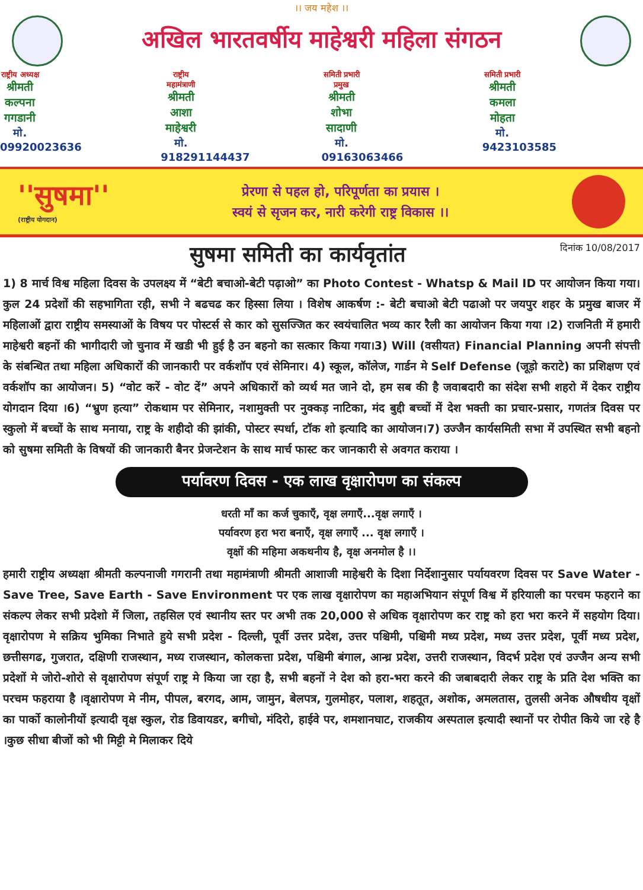।। जय महेश ।।
अखिल भारतवर्षीय माहेश्वरी महिला संगठन
राष्ट्रीय अध्यक्ष
श्रीमती कल्पना गगडानी
मो. 09920023636
राष्ट्रीय महामंत्राणी
श्रीमती आशा माहेश्वरी
मो. 918291144437
समिती प्रभारी प्रमुख
श्रीमती शोभा सादाणी
मो. 09163063466
समिती प्रभारी
श्रीमती कमला मोहता
मो. 9423103585
''सुषमा''
(राष्ट्रीय योगदान)
प्रेरणा से पहल हो, परिपूर्णता का प्रयास ।
स्वयं से सृजन कर, नारी करेगी राष्ट्र विकास ।।
सुषमा समिती का कार्यवृतांत
दिनांक 10/08/2017
1) 8 मार्च विश्व महिला दिवस के उपलक्ष्य में “बेटी बचाओ-बेटी पढ़ाओ” का Photo Contest - Whatsp & Mail ID पर आयोजन किया गया। कुल 24 प्रदेशों की सहभागिता रही, सभी ने बढचढ कर हिस्सा लिया । विशेष आकर्षण :- बेटी बचाओ बेटी पढाओ पर जयपुर शहर के प्रमुख बाजर में महिलाओं द्वारा राष्ट्रीय समस्याओं के विषय पर पोस्टर्स से कार को सुसज्जित कर स्वयंचालित भव्य कार रैली का आयोजन किया गया ।2) राजनिती में हमारी माहेश्वरी बहनों की भागीदारी जो चुनाव में खडी भी हुई है उन बहनो का सत्कार किया गया।3) Will (वसीयत) Financial Planning अपनी संपत्ती के संबन्धित तथा महिला अधिकारों की जानकारी पर वर्कशॉप एवं सेमिनार। 4) स्कूल, कॉलेज, गार्डन मे Self Defense (जूड़ो कराटे) का प्रशिक्षण एवं वर्कशॉप का आयोजन। 5) “वोट करें - वोट दें” अपने अधिकारों को व्यर्थ मत जाने दो, हम सब की है जवाबदारी का संदेश सभी शहरो में देकर राष्ट्रीय योगदान दिया ।6) “भ्रुण हत्या” रोकथाम पर सेमिनार, नशामुक्ती पर नुक्कड़ नाटिका, मंद बुद्दी बच्चों में देश भक्ती का प्रचार-प्रसार, गणतंत्र दिवस पर स्कुलो में बच्चों के साथ मनाया, राष्ट्र के शहीदो की झांकी, पोस्टर स्पर्धा, टॉक शो इत्यादि का आयोजन।7) उज्जैन कार्यसमिती सभा में उपस्थित सभी बहनो को सुषमा समिती के विषयों की जानकारी बैनर प्रेजन्टेशन के साथ मार्च फास्ट कर जानकारी से अवगत कराया ।
पर्यावरण दिवस - एक लाख वृक्षारोपण का संकल्प
धरती माँ का कर्ज चुकाएँ, वृक्ष लगाएँ...वृक्ष लगाएँ ।
पर्यावरण हरा भरा बनाएँ, वृक्ष लगाएँ ... वृक्ष लगाएँ ।
वृक्षों की महिमा अकथनीय है, वृक्ष अनमोल है ।।
हमारी राष्ट्रीय अध्यक्षा श्रीमती कल्पनाजी गगरानी तथा महामंत्राणी श्रीमती आशाजी माहेश्वरी के दिशा निर्देशानुसार पर्यायवरण दिवस पर Save Water - Save Tree, Save Earth - Save Environment पर एक लाख वृक्षारोपण का महाअभियान संपूर्ण विश्व में हरियाली का परचम फहराने का संकल्प लेकर सभी प्रदेशो में जिला, तहसिल एवं स्थानीय स्तर पर अभी तक 20,000 से अधिक वृक्षारोपण कर राष्ट्र को हरा भरा करने में सहयोग दिया। वृक्षारोपण मे सक्रिय भुमिका निभाते हुये सभी प्रदेश - दिल्ली, पूर्वी उत्तर प्रदेश, उत्तर पश्चिमी, पश्चिमी मध्य प्रदेश, मध्य उत्तर प्रदेश, पूर्वी मध्य प्रदेश, छत्तीसगढ, गुजरात, दक्षिणी राजस्थान, मध्य राजस्थान, कोलकत्ता प्रदेश, पश्चिमी बंगाल, आन्ध्र प्रदेश, उत्तरी राजस्थान, विदर्भ प्रदेश एवं उज्जैन अन्य सभी प्रदेशों मे जोरो-शोरो से वृक्षारोपण संपूर्ण राष्ट्र मे किया जा रहा है, सभी बहनों ने देश को हरा-भरा करने की जबाबदारी लेकर राष्ट्र के प्रति देश भक्ति का परचम फहराया है ।वृक्षारोपण मे नीम, पीपल, बरगद, आम, जामुन, बेलपत्र, गुलमोहर, पलाश, शहतूत, अशोक, अमलतास, तुलसी अनेक औषधीय वृक्षों का पार्को कालोनीयों इत्यादी वृक्ष स्कुल, रोड डिवायडर, बगीचो, मंदिरो, हाईवे पर, शमशानघाट, राजकीय अस्पताल इत्यादी स्थानों पर रोपीत किये जा रहे है ।कुछ सीधा बीजों को भी मिट्टी मे मिलाकर दिये